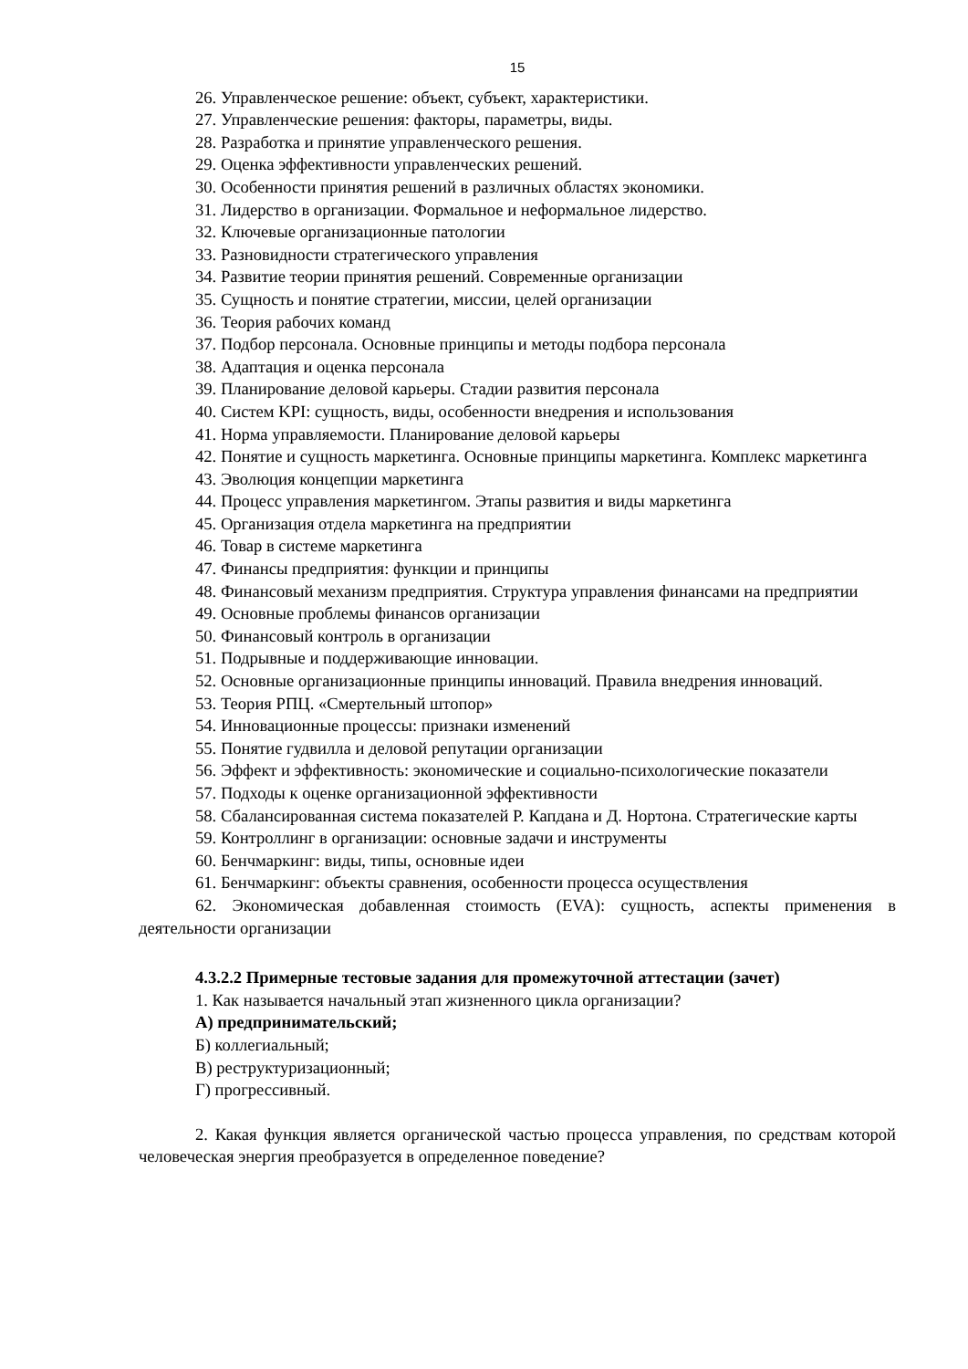15
26. Управленческое решение: объект, субъект, характеристики.
27. Управленческие решения: факторы, параметры, виды.
28. Разработка и принятие управленческого решения.
29. Оценка эффективности управленческих решений.
30. Особенности принятия решений в различных областях экономики.
31. Лидерство в организации. Формальное и неформальное лидерство.
32. Ключевые организационные патологии
33. Разновидности стратегического управления
34. Развитие теории принятия решений. Современные организации
35. Сущность и понятие стратегии, миссии, целей организации
36. Теория рабочих команд
37. Подбор персонала. Основные принципы и методы подбора персонала
38. Адаптация и оценка персонала
39. Планирование деловой карьеры. Стадии развития персонала
40. Систем KPI: сущность, виды, особенности внедрения и использования
41. Норма управляемости. Планирование деловой карьеры
42. Понятие и сущность маркетинга. Основные принципы маркетинга. Комплекс маркетинга
43. Эволюция концепции маркетинга
44. Процесс управления маркетингом. Этапы развития и виды маркетинга
45. Организация отдела маркетинга на предприятии
46. Товар в системе маркетинга
47. Финансы предприятия: функции и принципы
48. Финансовый механизм предприятия. Структура управления финансами на предприятии
49. Основные проблемы финансов организации
50. Финансовый контроль в организации
51. Подрывные и поддерживающие инновации.
52. Основные организационные принципы инноваций. Правила внедрения инноваций.
53. Теория РПЦ. «Смертельный штопор»
54. Инновационные процессы: признаки изменений
55. Понятие гудвилла и деловой репутации организации
56. Эффект и эффективность: экономические и социально-психологические показатели
57. Подходы к оценке организационной эффективности
58. Сбалансированная система показателей Р. Капдана и Д. Нортона. Стратегические карты
59. Контроллинг в организации: основные задачи и инструменты
60. Бенчмаркинг: виды, типы, основные идеи
61. Бенчмаркинг: объекты сравнения, особенности процесса осуществления
62. Экономическая добавленная стоимость (EVA): сущность, аспекты применения в деятельности организации
4.3.2.2 Примерные тестовые задания для промежуточной аттестации (зачет)
1. Как называется начальный этап жизненного цикла организации?
А) предпринимательский;
Б) коллегиальный;
В) реструктуризационный;
Г) прогрессивный.
2. Какая функция является органической частью процесса управления, по средствам которой человеческая энергия преобразуется в определенное поведение?